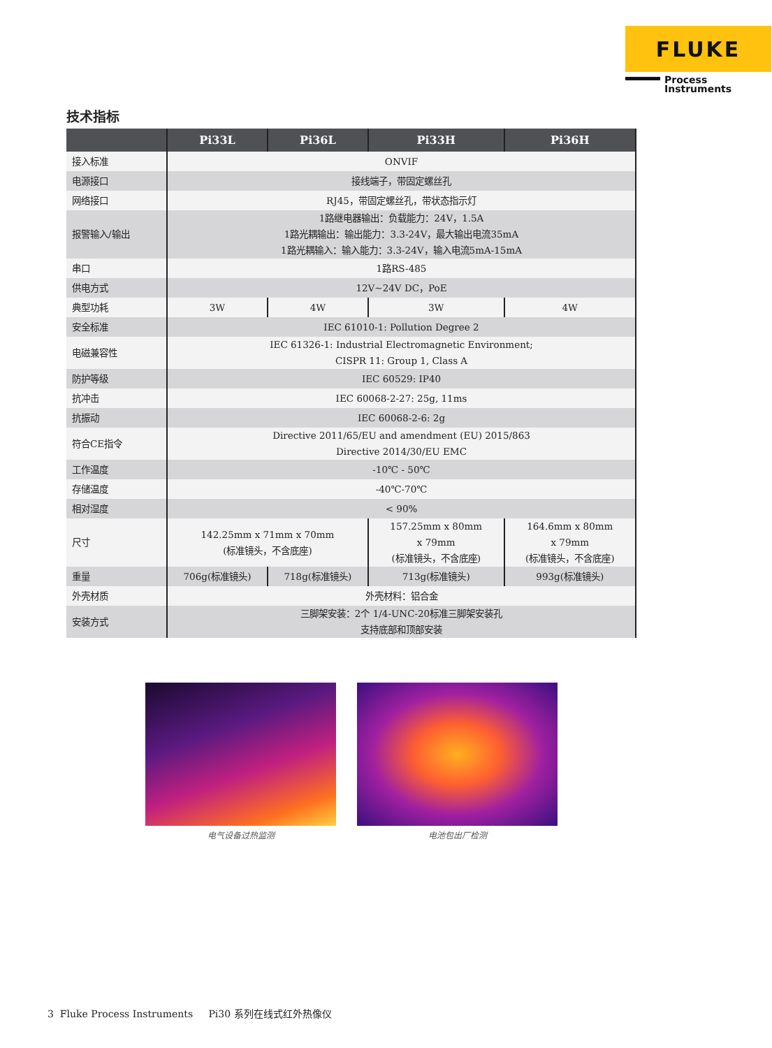FLUKE
Process
Instruments
技术指标
| | Pi33L | Pi36L | Pi33H | Pi36H |
| --- | --- | --- | --- | --- |
| 接入标准 | ONVIF | | | |
| 电源接口 | 接线端子，带固定螺丝孔 | | | |
| 网络接口 | RJ45，带固定螺丝孔，带状态指示灯 | | | |
| 报警输入/输出 | 1路继电器输出：负载能力：24V，1.5A 1路光耦输出：输出能力：3.3-24V，最大输出电流35mA 1路光耦输入：输入能力：3.3-24V，输入电流5mA-15mA | | | |
| 串口 | 1路RS-485 | | | |
| 供电方式 | 12V~24V DC，PoE | | | |
| 典型功耗 | 3W | 4W | 3W | 4W |
| 安全标准 | IEC 61010-1: Pollution Degree 2 | | | |
| 电磁兼容性 | IEC 61326-1: Industrial Electromagnetic Environment; CISPR 11: Group 1, Class A | | | |
| 防护等级 | IEC 60529: IP40 | | | |
| 抗冲击 | IEC 60068-2-27: 25g, 11ms | | | |
| 抗振动 | IEC 60068-2-6: 2g | | | |
| 符合CE指令 | Directive 2011/65/EU and amendment (EU) 2015/863 Directive 2014/30/EU EMC | | | |
| 工作温度 | -10℃ - 50℃ | | | |
| 存储温度 | -40℃-70℃ | | | |
| 相对湿度 | < 90% | | | |
| 尺寸 | 142.25mm x 71mm x 70mm (标准镜头，不含底座) | | 157.25mm x 80mm x 79mm (标准镜头，不含底座) | 164.6mm x 80mm x 79mm (标准镜头，不含底座) |
| 重量 | 706g(标准镜头) | 718g(标准镜头) | 713g(标准镜头) | 993g(标准镜头) |
| 外壳材质 | 外壳材料：铝合金 | | | |
| 安装方式 | 三脚架安装：2个 1/4-UNC-20标准三脚架安装孔 支持底部和顶部安装 | | | |
电气设备过热监测 电池包出厂检测
3 Fluke Process Instruments Pi30 系列在线式红外热像仪